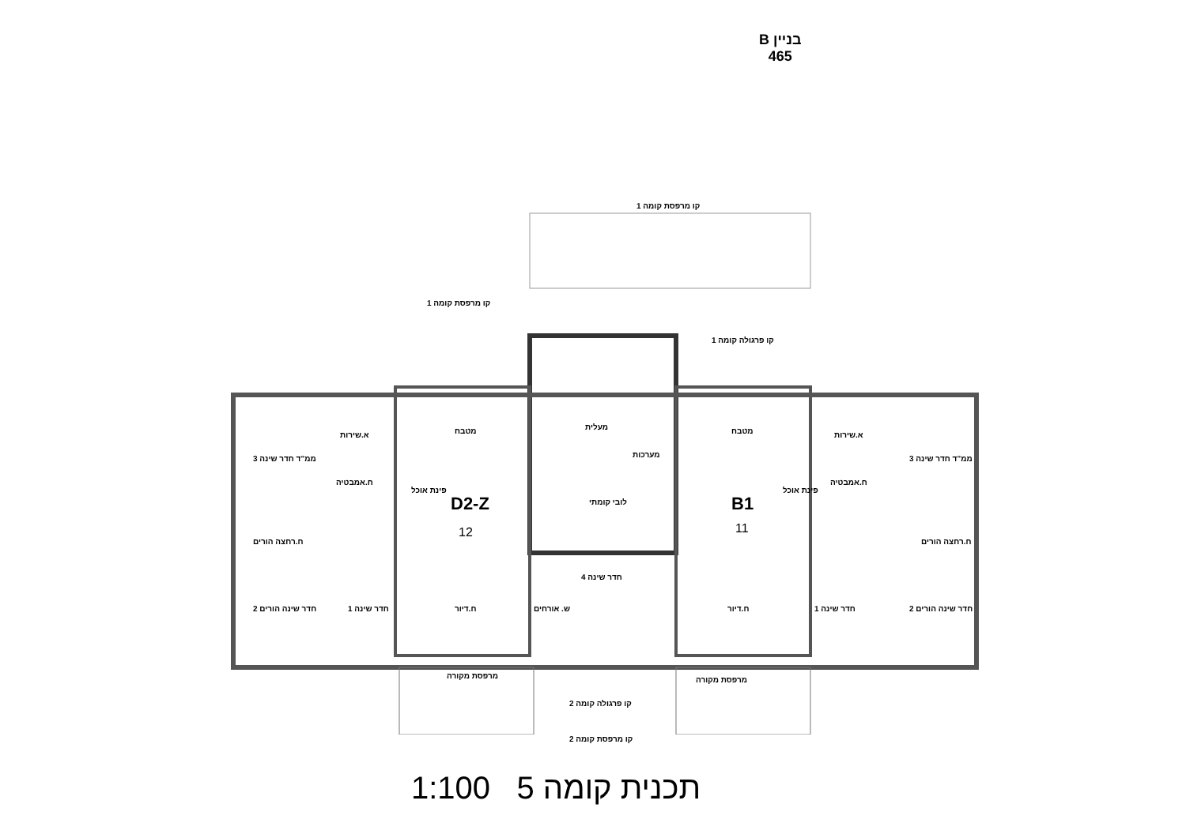בניין B
465
קו מרפסת קומה 1
קו מרפסת קומה 1
קו פרגולה קומה 1
מטבח מטבח
מעלית
מערכות
לובי קומתי
D2-Z B1
12 11
ממ"ד חדר שינה 3 ממ"ד חדר שינה 3
ח.אמבטיה ח.אמבטיה
א.שירות א.שירות
ח.רחצה הורים ח.רחצה הורים
חדר שינה הורים 2 חדר שינה הורים 2
חדר שינה 1 חדר שינה 1
ח.דיור ח.דיור
חדר שינה 4
ש. אורחים
פינת אוכל פינת אוכל
מרפסת מקורה מרפסת מקורה
קו פרגולה קומה 2
קו מרפסת קומה 2
תכנית קומה 5 1:100